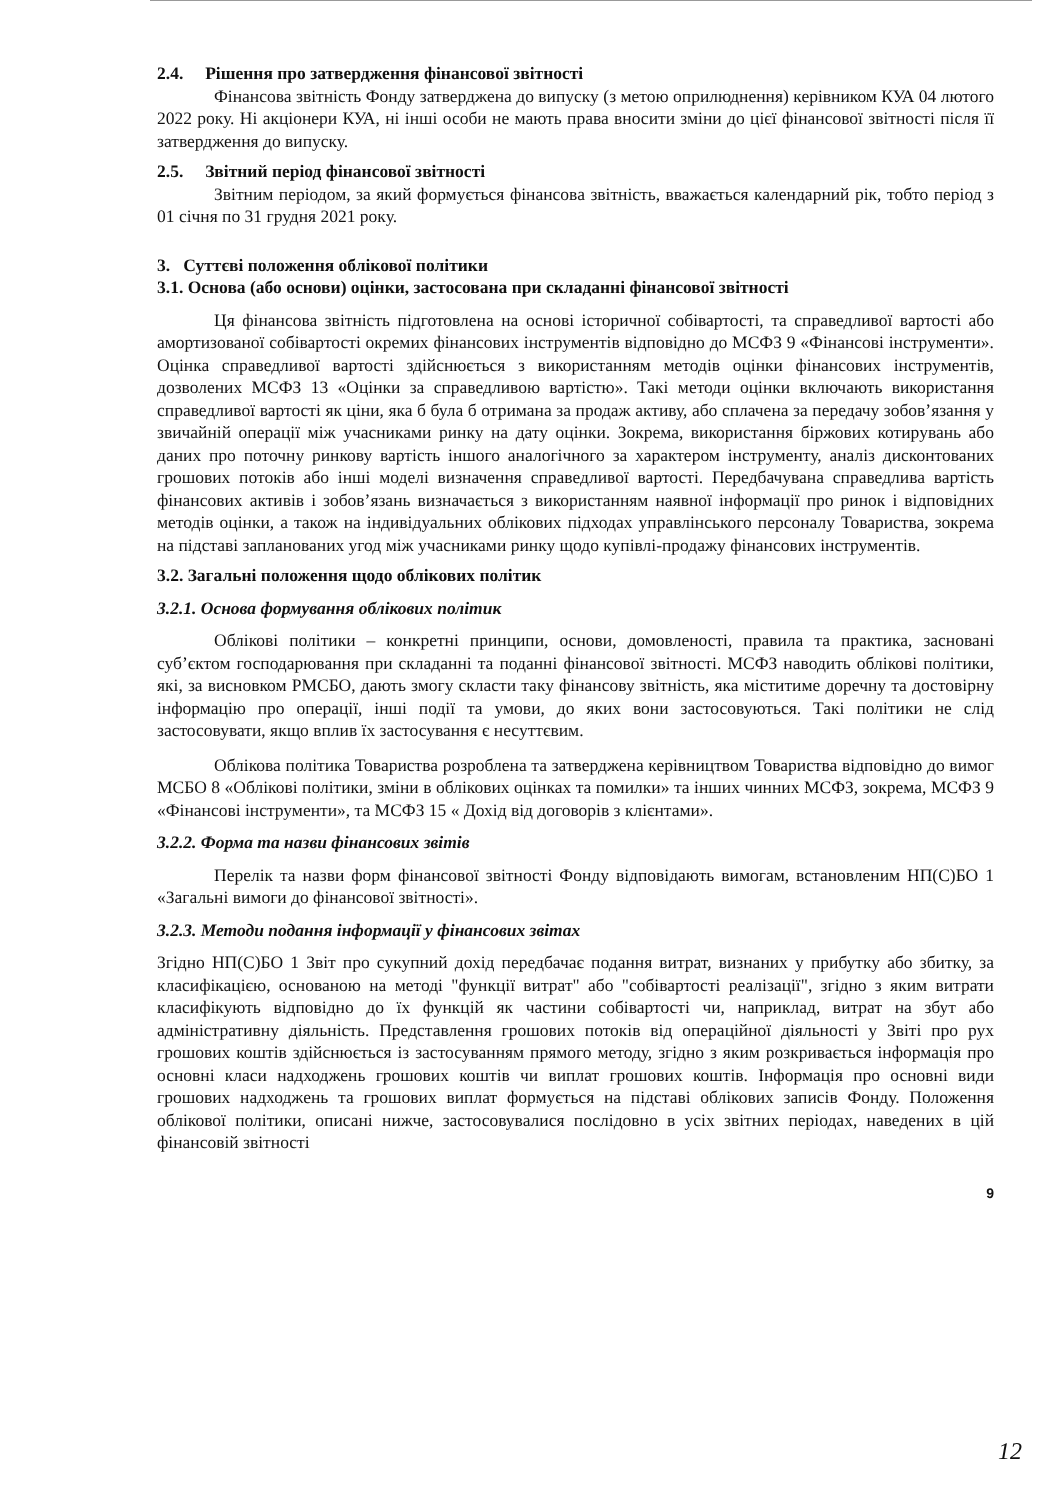2.4. Рішення про затвердження фінансової звітності
Фінансова звітність Фонду затверджена до випуску (з метою оприлюднення) керівником КУА 04 лютого 2022 року. Ні акціонери КУА, ні інші особи не мають права вносити зміни до цієї фінансової звітності після її затвердження до випуску.
2.5. Звітний період фінансової звітності
Звітним періодом, за який формується фінансова звітність, вважається календарний рік, тобто період з 01 січня по 31 грудня 2021 року.
3. Суттєві положення облікової політики
3.1. Основа (або основи) оцінки, застосована при складанні фінансової звітності
Ця фінансова звітність підготовлена на основі історичної собівартості, та справедливої вартості або амортизованої собівартості окремих фінансових інструментів відповідно до МСФЗ 9 «Фінансові інструменти». Оцінка справедливої вартості здійснюється з використанням методів оцінки фінансових інструментів, дозволених МСФЗ 13 «Оцінки за справедливою вартістю». Такі методи оцінки включають використання справедливої вартості як ціни, яка б була б отримана за продаж активу, або сплачена за передачу зобов’язання у звичайній операції між учасниками ринку на дату оцінки. Зокрема, використання біржових котирувань або даних про поточну ринкову вартість іншого аналогічного за характером інструменту, аналіз дисконтованих грошових потоків або інші моделі визначення справедливої вартості. Передбачувана справедлива вартість фінансових активів і зобов’язань визначається з використанням наявної інформації про ринок і відповідних методів оцінки, а також на індивідуальних облікових підходах управлінського персоналу Товариства, зокрема на підставі запланованих угод між учасниками ринку щодо купівлі-продажу фінансових інструментів.
3.2. Загальні положення щодо облікових політик
3.2.1. Основа формування облікових політик
Облікові політики – конкретні принципи, основи, домовленості, правила та практика, засновані суб’єктом господарювання при складанні та поданні фінансової звітності. МСФЗ наводить облікові політики, які, за висновком РМСБО, дають змогу скласти таку фінансову звітність, яка міститиме доречну та достовірну інформацію про операції, інші події та умови, до яких вони застосовуються. Такі політики не слід застосовувати, якщо вплив їх застосування є несуттєвим.
Облікова політика Товариства розроблена та затверджена керівництвом Товариства відповідно до вимог МСБО 8 «Облікові політики, зміни в облікових оцінках та помилки» та інших чинних МСФЗ, зокрема, МСФЗ 9 «Фінансові інструменти», та МСФЗ 15 « Дохід від договорів з клієнтами».
3.2.2. Форма та назви фінансових звітів
Перелік та назви форм фінансової звітності Фонду відповідають вимогам, встановленим НП(С)БО 1 «Загальні вимоги до фінансової звітності».
3.2.3. Методи подання інформації у фінансових звітах
Згідно НП(С)БО 1 Звіт про сукупний дохід передбачає подання витрат, визнаних у прибутку або збитку, за класифікацією, основаною на методі "функції витрат" або "собівартості реалізації", згідно з яким витрати класифікують відповідно до їх функцій як частини собівартості чи, наприклад, витрат на збут або адміністративну діяльність. Представлення грошових потоків від операційної діяльності у Звіті про рух грошових коштів здійснюється із застосуванням прямого методу, згідно з яким розкривається інформація про основні класи надходжень грошових коштів чи виплат грошових коштів. Інформація про основні види грошових надходжень та грошових виплат формується на підставі облікових записів Фонду. Положення облікової політики, описані нижче, застосовувалися послідовно в усіх звітних періодах, наведених в цій фінансовій звітності
9
12